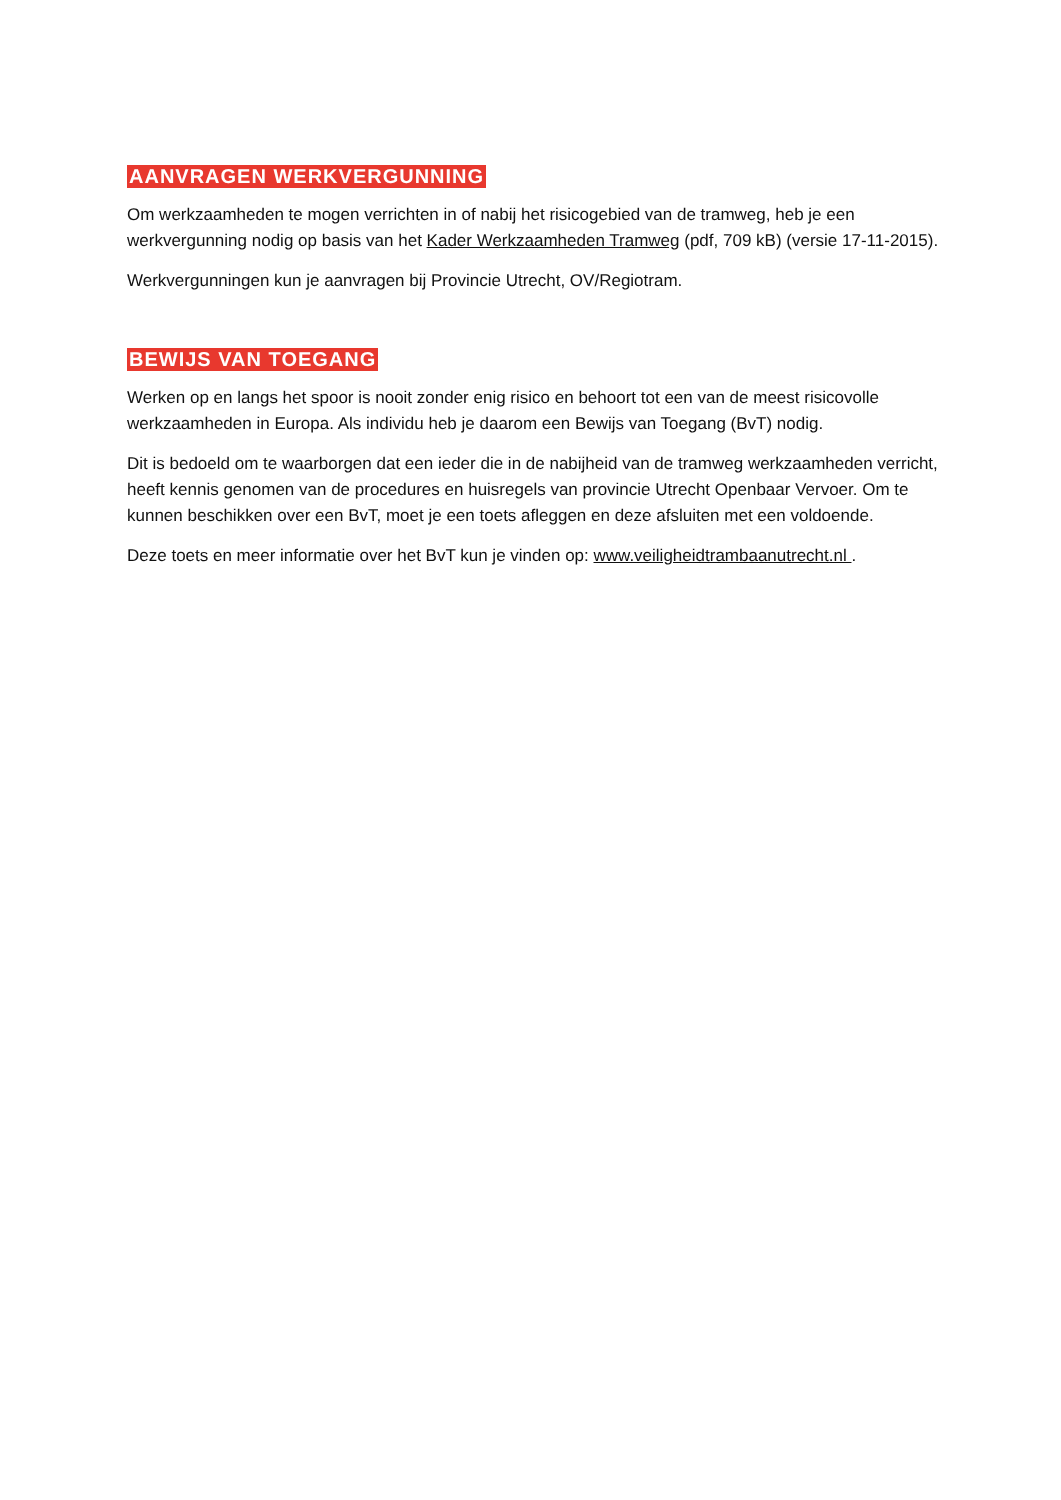AANVRAGEN WERKVERGUNNING
Om werkzaamheden te mogen verrichten in of nabij het risicogebied van de tramweg, heb je een werkvergunning nodig op basis van het Kader Werkzaamheden Tramweg (pdf, 709 kB) (versie 17-11-2015).
Werkvergunningen kun je aanvragen bij Provincie Utrecht, OV/Regiotram.
BEWIJS VAN TOEGANG
Werken op en langs het spoor is nooit zonder enig risico en behoort tot een van de meest risicovolle werkzaamheden in Europa. Als individu heb je daarom een Bewijs van Toegang (BvT) nodig.
Dit is bedoeld om te waarborgen dat een ieder die in de nabijheid van de tramweg werkzaamheden verricht, heeft kennis genomen van de procedures en huisregels van provincie Utrecht Openbaar Vervoer. Om te kunnen beschikken over een BvT, moet je een toets afleggen en deze afsluiten met een voldoende.
Deze toets en meer informatie over het BvT kun je vinden op: www.veiligheidtrambaanutrecht.nl .